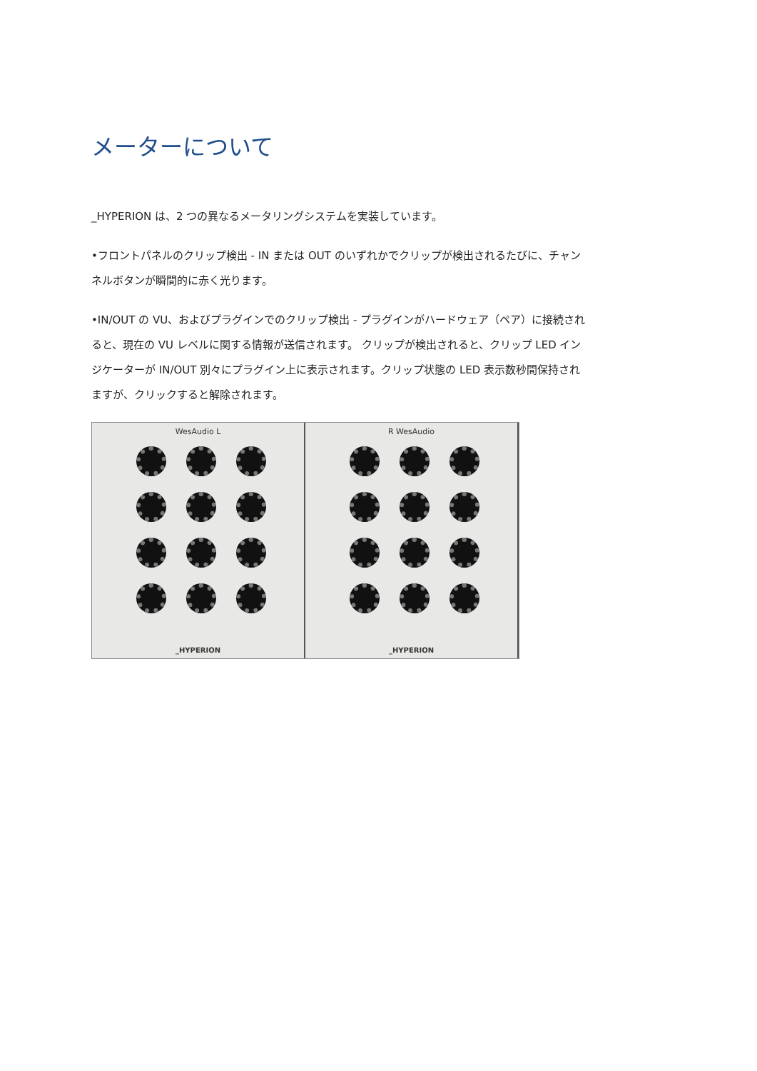メーターについて
_HYPERION は、2 つの異なるメータリングシステムを実装しています。
•フロントパネルのクリップ検出 - IN または OUT のいずれかでクリップが検出されるたびに、チャンネルボタンが瞬間的に赤く光ります。
•IN/OUT の VU、およびプラグインでのクリップ検出 - プラグインがハードウェア（ペア）に接続されると、現在の VU レベルに関する情報が送信されます。 クリップが検出されると、クリップ LED インジケーターが IN/OUT 別々にプラグイン上に表示されます。クリップ状態の LED 表示数秒間保持されますが、クリックすると解除されます。
WesAudio L
_HYPERION
R WesAudio
_HYPERION